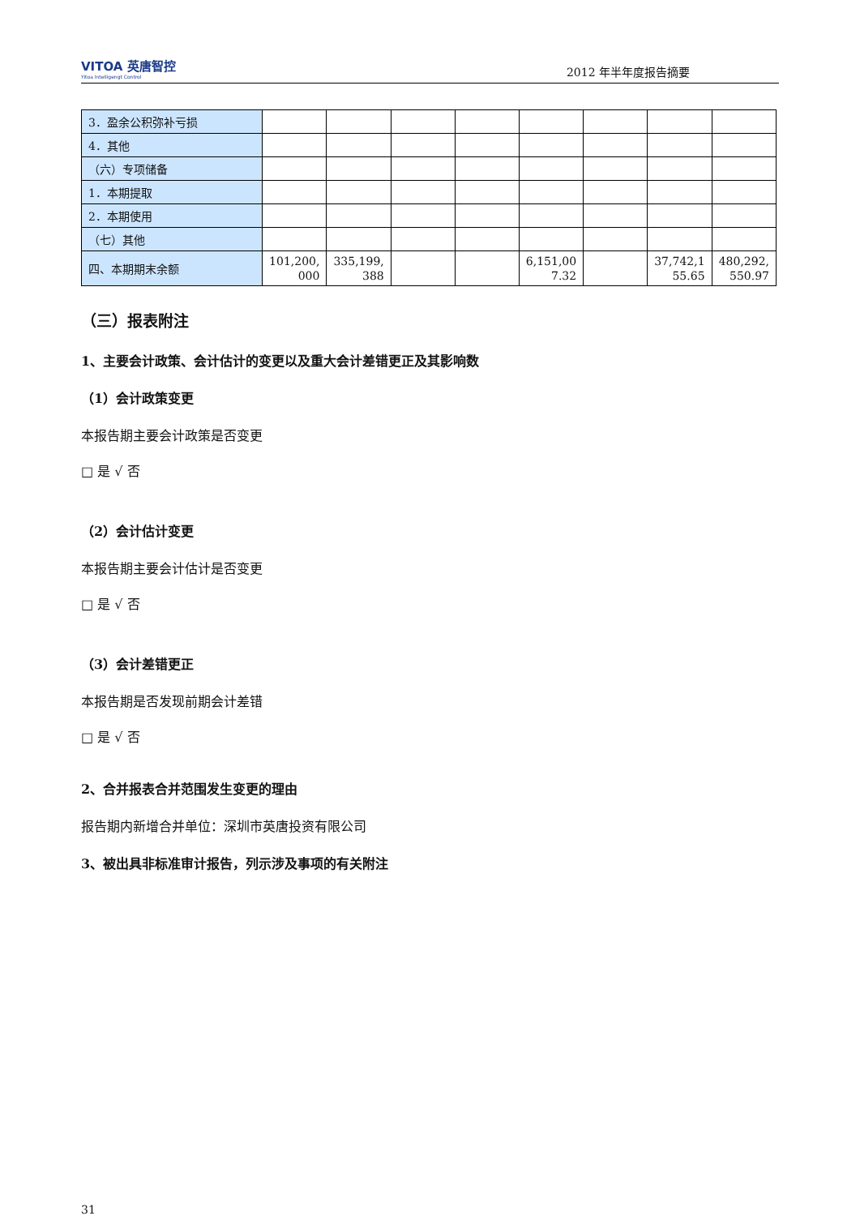VITOA 英唐智控
Yitoa Intelligengt Control
2012 年半年度报告摘要
| 3．盈余公积弥补亏损 | | | | | | | | |
| 4．其他 | | | | | | | | |
| （六）专项储备 | | | | | | | | |
| 1．本期提取 | | | | | | | | |
| 2．本期使用 | | | | | | | | |
| （七）其他 | | | | | | | | |
| 四、本期期末余额 | 101,200, 000 | 335,199, 388 | | | 6,151,00 7.32 | | 37,742,1 55.65 | 480,292, 550.97 |
（三）报表附注
1、主要会计政策、会计估计的变更以及重大会计差错更正及其影响数
（1）会计政策变更
本报告期主要会计政策是否变更
□ 是 √ 否
（2）会计估计变更
本报告期主要会计估计是否变更
□ 是 √ 否
（3）会计差错更正
本报告期是否发现前期会计差错
□ 是 √ 否
2、合并报表合并范围发生变更的理由
报告期内新增合并单位：深圳市英唐投资有限公司
3、被出具非标准审计报告，列示涉及事项的有关附注
31